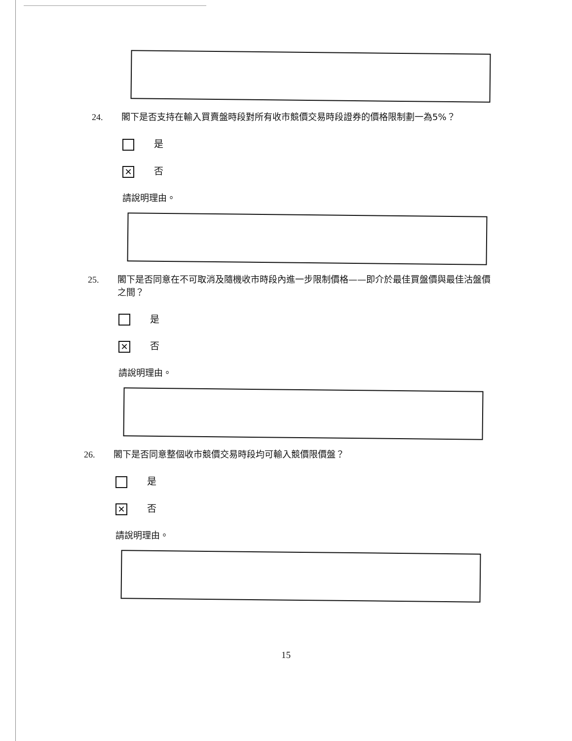24. 閣下是否支持在輸入買賣盤時段對所有收市競價交易時段證券的價格限制劃一為5%？
是
✕ 否
請說明理由。
25. 閣下是否同意在不可取消及隨機收市時段內進一步限制價格——即介於最佳買盤價與最佳沽盤價之間？
是
✕ 否
請說明理由。
26. 閣下是否同意整個收市競價交易時段均可輸入競價限價盤？
是
✕ 否
請說明理由。
15